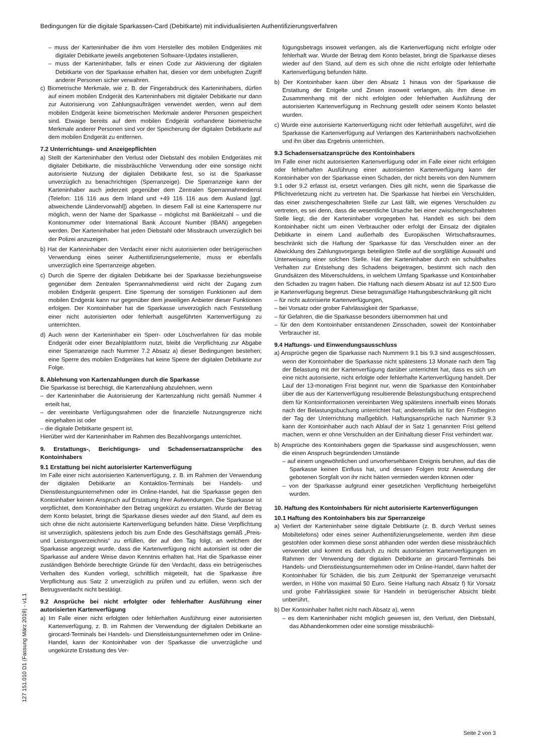Bedingungen für die digitale Sparkassen-Card (Debitkarte) mit individualisierten Authentifizierungsverfahren
– muss der Karteninhaber die ihm vom Hersteller des mobilen Endgerätes mit digitaler Debitkarte jeweils angebotenen Software-Updates installieren,
– muss der Karteninhaber, falls er einen Code zur Aktivierung der digitalen Debitkarte von der Sparkasse erhalten hat, diesen vor dem unbefugten Zugriff anderer Personen sicher verwahren.
c) Biometrische Merkmale, wie z. B. der Fingerabdruck des Karteninhabers, dürfen auf einem mobilen Endgerät des Karteninhabers mit digitaler Debitkarte nur dann zur Autorisierung von Zahlungsaufträgen verwendet werden, wenn auf dem mobilen Endgerät keine biometrischen Merkmale anderer Personen gespeichert sind. Etwaige bereits auf dem mobilen Endgerät vorhandene biometrische Merkmale anderer Personen sind vor der Speicherung der digitalen Debitkarte auf dem mobilen Endgerät zu entfernen.
7.2 Unterrichtungs- und Anzeigepflichten
a) Stellt der Karteninhaber den Verlust oder Diebstahl des mobilen Endgerätes mit digitaler Debitkarte, die missbräuchliche Verwendung oder eine sonstige nicht autorisierte Nutzung der digitalen Debitkarte fest, so ist die Sparkasse unverzüglich zu benachrichtigen (Sperranzeige). Die Sperranzeige kann der Karteninhaber auch jederzeit gegenüber dem Zentralen Sperrannahmedienst (Telefon: 116 116 aus dem Inland und +49 116 116 aus dem Ausland [ggf. abweichende Ländervorwahl]) abgeben. In diesem Fall ist eine Kartensperre nur möglich, wenn der Name der Sparkasse – möglichst mit Bankleitzahl – und die Kontonummer oder International Bank Account Number (IBAN) angegeben werden. Der Karteninhaber hat jeden Diebstahl oder Missbrauch unverzüglich bei der Polizei anzuzeigen.
b) Hat der Karteninhaber den Verdacht einer nicht autorisierten oder betrügerischen Verwendung eines seiner Authentifizierungselemente, muss er ebenfalls unverzüglich eine Sperranzeige abgeben.
c) Durch die Sperre der digitalen Debitkarte bei der Sparkasse beziehungsweise gegenüber dem Zentralen Sperrannahmedienst wird nicht der Zugang zum mobilen Endgerät gesperrt. Eine Sperrung der sonstigen Funktionen auf dem mobilen Endgerät kann nur gegenüber dem jeweiligen Anbieter dieser Funktionen erfolgen. Der Kontoinhaber hat die Sparkasse unverzüglich nach Feststellung einer nicht autorisierten oder fehlerhaft ausgeführten Kartenverfügung zu unterrichten.
d) Auch wenn der Karteninhaber ein Sperr- oder Löschverfahren für das mobile Endgerät oder einer Bezahlplattform nutzt, bleibt die Verpflichtung zur Abgabe einer Sperranzeige nach Nummer 7.2 Absatz a) dieser Bedingungen bestehen; eine Sperre des mobilen Endgerätes hat keine Sperre der digitalen Debitkarte zur Folge.
8. Ablehnung von Kartenzahlungen durch die Sparkasse
Die Sparkasse ist berechtigt, die Kartenzahlung abzulehnen, wenn
– der Karteninhaber die Autorisierung der Kartenzahlung nicht gemäß Nummer 4 erteilt hat,
– der vereinbarte Verfügungsrahmen oder die finanzielle Nutzungsgrenze nicht eingehalten ist oder
– die digitale Debitkarte gesperrt ist.
Hierüber wird der Karteninhaber im Rahmen des Bezahlvorgangs unterrichtet.
9. Erstattungs-, Berichtigungs- und Schadensersatzansprüche des Kontoinhabers
9.1 Erstattung bei nicht autorisierter Kartenverfügung
Im Falle einer nicht autorisierten Kartenverfügung, z. B. im Rahmen der Verwendung der digitalen Debitkarte an Kontaktlos-Terminals bei Handels- und Dienstleistungsunternehmen oder im Online-Handel, hat die Sparkasse gegen den Kontoinhaber keinen Anspruch auf Erstattung ihrer Aufwendungen. Die Sparkasse ist verpflichtet, dem Kontoinhaber den Betrag ungekürzt zu erstatten. Wurde der Betrag dem Konto belastet, bringt die Sparkasse dieses wieder auf den Stand, auf dem es sich ohne die nicht autorisierte Kartenverfügung befunden hätte. Diese Verpflichtung ist unverzüglich, spätestens jedoch bis zum Ende des Geschäftstags gemäß „Preis- und Leistungsverzeichnis“ zu erfüllen, der auf den Tag folgt, an welchem der Sparkasse angezeigt wurde, dass die Kartenverfügung nicht autorisiert ist oder die Sparkasse auf andere Weise davon Kenntnis erhalten hat. Hat die Sparkasse einer zuständigen Behörde berechtigte Gründe für den Verdacht, dass ein betrügerisches Verhalten des Kunden vorliegt, schriftlich mitgeteilt, hat die Sparkasse ihre Verpflichtung aus Satz 2 unverzüglich zu prüfen und zu erfüllen, wenn sich der Betrugsverdacht nicht bestätigt.
9.2 Ansprüche bei nicht erfolgter oder fehlerhafter Ausführung einer autorisierten Kartenverfügung
a) Im Falle einer nicht erfolgten oder fehlerhaften Ausführung einer autorisierten Kartenverfügung, z. B. im Rahmen der Verwendung der digitalen Debitkarte an girocard-Terminals bei Handels- und Dienstleistungsunternehmen oder im Online-Handel, kann der Kontoinhaber von der Sparkasse die unverzügliche und ungekürzte Erstattung des Ver-
fügungsbetrags insoweit verlangen, als die Kartenverfügung nicht erfolgte oder fehlerhaft war. Wurde der Betrag dem Konto belastet, bringt die Sparkasse dieses wieder auf den Stand, auf dem es sich ohne die nicht erfolgte oder fehlerhafte Kartenverfügung befunden hätte.
b) Der Kontoinhaber kann über den Absatz 1 hinaus von der Sparkasse die Erstattung der Entgelte und Zinsen insoweit verlangen, als ihm diese im Zusammenhang mit der nicht erfolgten oder fehlerhaften Ausführung der autorisierten Kartenverfügung in Rechnung gestellt oder seinem Konto belastet wurden.
c) Wurde eine autorisierte Kartenverfügung nicht oder fehlerhaft ausgeführt, wird die Sparkasse die Kartenverfügung auf Verlangen des Karteninhabers nachvollziehen und ihn über das Ergebnis unterrichten.
9.3 Schadensersatzansprüche des Kontoinhabers
Im Falle einer nicht autorisierten Kartenverfügung oder im Falle einer nicht erfolgten oder fehlerhaften Ausführung einer autorisierten Kartenverfügung kann der Kontoinhaber von der Sparkasse einen Schaden, der nicht bereits von den Nummern 9.1 oder 9.2 erfasst ist, ersetzt verlangen. Dies gilt nicht, wenn die Sparkasse die Pflichtverletzung nicht zu vertreten hat. Die Sparkasse hat hierbei ein Verschulden, das einer zwischengeschalteten Stelle zur Last fällt, wie eigenes Verschulden zu vertreten, es sei denn, dass die wesentliche Ursache bei einer zwischengeschalteten Stelle liegt, die der Karteninhaber vorgegeben hat. Handelt es sich bei dem Kontoinhaber nicht um einen Verbraucher oder erfolgt der Einsatz der digitalen Debitkarte in einem Land außerhalb des Europäischen Wirtschaftsraumes, beschränkt sich die Haftung der Sparkasse für das Verschulden einer an der Abwicklung des Zahlungsvorgangs beteiligten Stelle auf die sorgfältige Auswahl und Unterweisung einer solchen Stelle. Hat der Karteninhaber durch ein schuldhaftes Verhalten zur Entstehung des Schadens beigetragen, bestimmt sich nach den Grundsätzen des Mitverschuldens, in welchem Umfang Sparkasse und Kontoinhaber den Schaden zu tragen haben. Die Haftung nach diesem Absatz ist auf 12.500 Euro je Kartenverfügung begrenzt. Diese betragsmäßige Haftungsbeschränkung gilt nicht
– für nicht autorisierte Kartenverfügungen,
– bei Vorsatz oder grober Fahrlässigkeit der Sparkasse,
– für Gefahren, die die Sparkasse besonders übernommen hat und
– für den dem Kontoinhaber entstandenen Zinsschaden, soweit der Kontoinhaber Verbraucher ist.
9.4 Haftungs- und Einwendungsausschluss
a) Ansprüche gegen die Sparkasse nach Nummern 9.1 bis 9.3 sind ausgeschlossen, wenn der Kontoinhaber die Sparkasse nicht spätestens 13 Monate nach dem Tag der Belastung mit der Kartenverfügung darüber unterrichtet hat, dass es sich um eine nicht autorisierte, nicht erfolgte oder fehlerhafte Kartenverfügung handelt. Der Lauf der 13-monatigen Frist beginnt nur, wenn die Sparkasse den Kontoinhaber über die aus der Kartenverfügung resultierende Belastungsbuchung entsprechend dem für Kontoinformationen vereinbarten Weg spätestens innerhalb eines Monats nach der Belastungsbuchung unterrichtet hat; anderenfalls ist für den Fristbeginn der Tag der Unterrichtung maßgeblich. Haftungsansprüche nach Nummer 9.3 kann der Kontoinhaber auch nach Ablauf der in Satz 1 genannten Frist geltend machen, wenn er ohne Verschulden an der Einhaltung dieser Frist verhindert war.
b) Ansprüche des Kontoinhabers gegen die Sparkasse sind ausgeschlossen, wenn die einen Anspruch begründenden Umstände
– auf einem ungewöhnlichen und unvorhersehbaren Ereignis beruhen, auf das die Sparkasse keinen Einfluss hat, und dessen Folgen trotz Anwendung der gebotenen Sorgfalt von ihr nicht hätten vermieden werden können oder
– von der Sparkasse aufgrund einer gesetzlichen Verpflichtung herbeigeführt wurden.
10. Haftung des Kontoinhabers für nicht autorisierte Kartenverfügungen
10.1 Haftung des Kontoinhabers bis zur Sperranzeige
a) Verliert der Karteninhaber seine digitale Debitkarte (z. B. durch Verlust seines Mobiltelefons) oder eines seiner Authentifizierungselemente, werden ihm diese gestohlen oder kommen diese sonst abhanden oder werden diese missbräuchlich verwendet und kommt es dadurch zu nicht autorisierten Kartenverfügungen im Rahmen der Verwendung der digitalen Debitkarte an girocard-Terminals bei Handels- und Dienstleistungsunternehmen oder im Online-Handel, dann haftet der Kontoinhaber für Schäden, die bis zum Zeitpunkt der Sperranzeige verursacht werden, in Höhe von maximal 50 Euro. Seine Haftung nach Absatz f) für Vorsatz und grobe Fahrlässigkeit sowie für Handeln in betrügerischer Absicht bleibt unberührt.
b) Der Kontoinhaber haftet nicht nach Absatz a), wenn
– es dem Karteninhaber nicht möglich gewesen ist, den Verlust, den Diebstahl, das Abhandenkommen oder eine sonstige missbräuchli-
127 151.010 D1 (Fassung März 2019) - v1.1
Seite 2 von 3